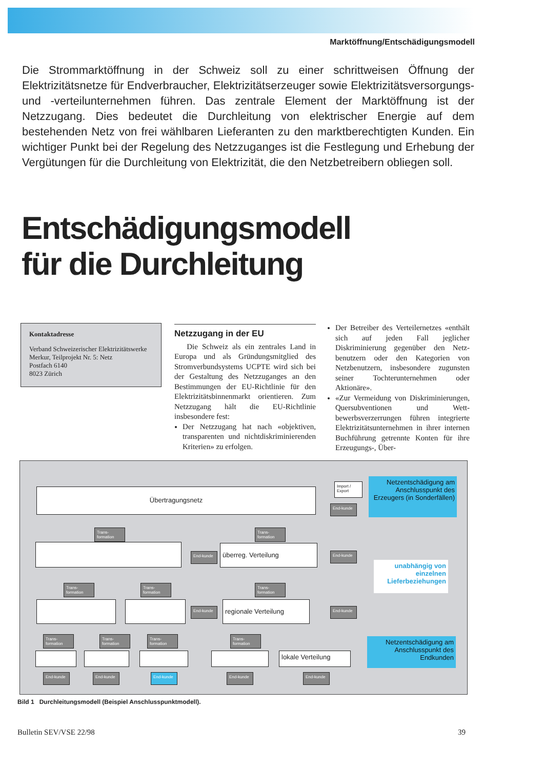Marktöffnung/Entschädigungsmodell
Die Strommarktöffnung in der Schweiz soll zu einer schrittweisen Öffnung der Elektrizitätsnetze für Endverbraucher, Elektrizitätserzeuger sowie Elektrizitäts­versorgungs- und -verteilunternehmen führen. Das zentrale Element der Markt­öffnung ist der Netzzugang. Dies bedeutet die Durchleitung von elektrischer Energie auf dem bestehenden Netz von frei wählbaren Lieferanten zu den marktberechtigten Kunden. Ein wichtiger Punkt bei der Regelung des Netzzuganges ist die Festlegung und Erhebung der Vergütungen für die Durchleitung von Elektrizität, die den Netz­betreibern obliegen soll.
Entschädigungsmodell
für die Durchleitung
Kontaktadresse
Verband Schweizerischer Elektrizitätswerke
Merkur, Teilprojekt Nr. 5: Netz
Postfach 6140
8023 Zürich
Netzzugang in der EU
Die Schweiz als ein zentrales Land in Europa und als Gründungsmitglied des Stromverbundsystems UCPTE wird sich bei der Gestaltung des Netzzuganges an den Bestimmungen der EU-Richtlinie für den Elektrizitätsbinnenmarkt orientieren. Zum Netzzugang hält die EU-Richtlinie insbesondere fest:
Der Netzzugang hat nach «objektiven, transparenten und nichtdiskriminie­renden Kriterien» zu erfolgen.
Der Betreiber des Verteilernetzes «ent­hält sich auf jeden Fall jeglicher Diskriminierung gegenüber den Netz­benutzern oder den Kategorien von Netzbenutzern, insbesondere zugun­sten seiner Tochterunternehmen oder Aktionäre».
«Zur Vermeidung von Diskriminie­rungen, Quersubventionen und Wett­bewerbsverzerrungen führen inte­grierte Elektrizitätsunternehmen in ihrer internen Buchführung getrennte Konten für ihre Erzeugungs-, Über-
Übertragungsnetz
Import / Export
End-kunde
Netzentschädigung am Anschlusspunkt des Erzeugers (in Sonderfällen)
Trans-formation
Trans-formation
End-kunde
überreg. Verteilung
End-kunde
unabhängig von einzelnen Lieferbeziehungen
Trans-formation
Trans-formation
Trans-formation
End-kunde
regionale Verteilung
End-kunde
Trans-formation
Trans-formation
Trans-formation
Trans-formation
lokale Verteilung
Netzentschädigung am Anschlusspunkt des Endkunden
End-kunde End-kunde End-kunde End-kunde End-kunde
Bild 1 Durchleitungsmodell (Beispiel Anschlusspunktmodell).
Bulletin SEV/VSE 22/98 39